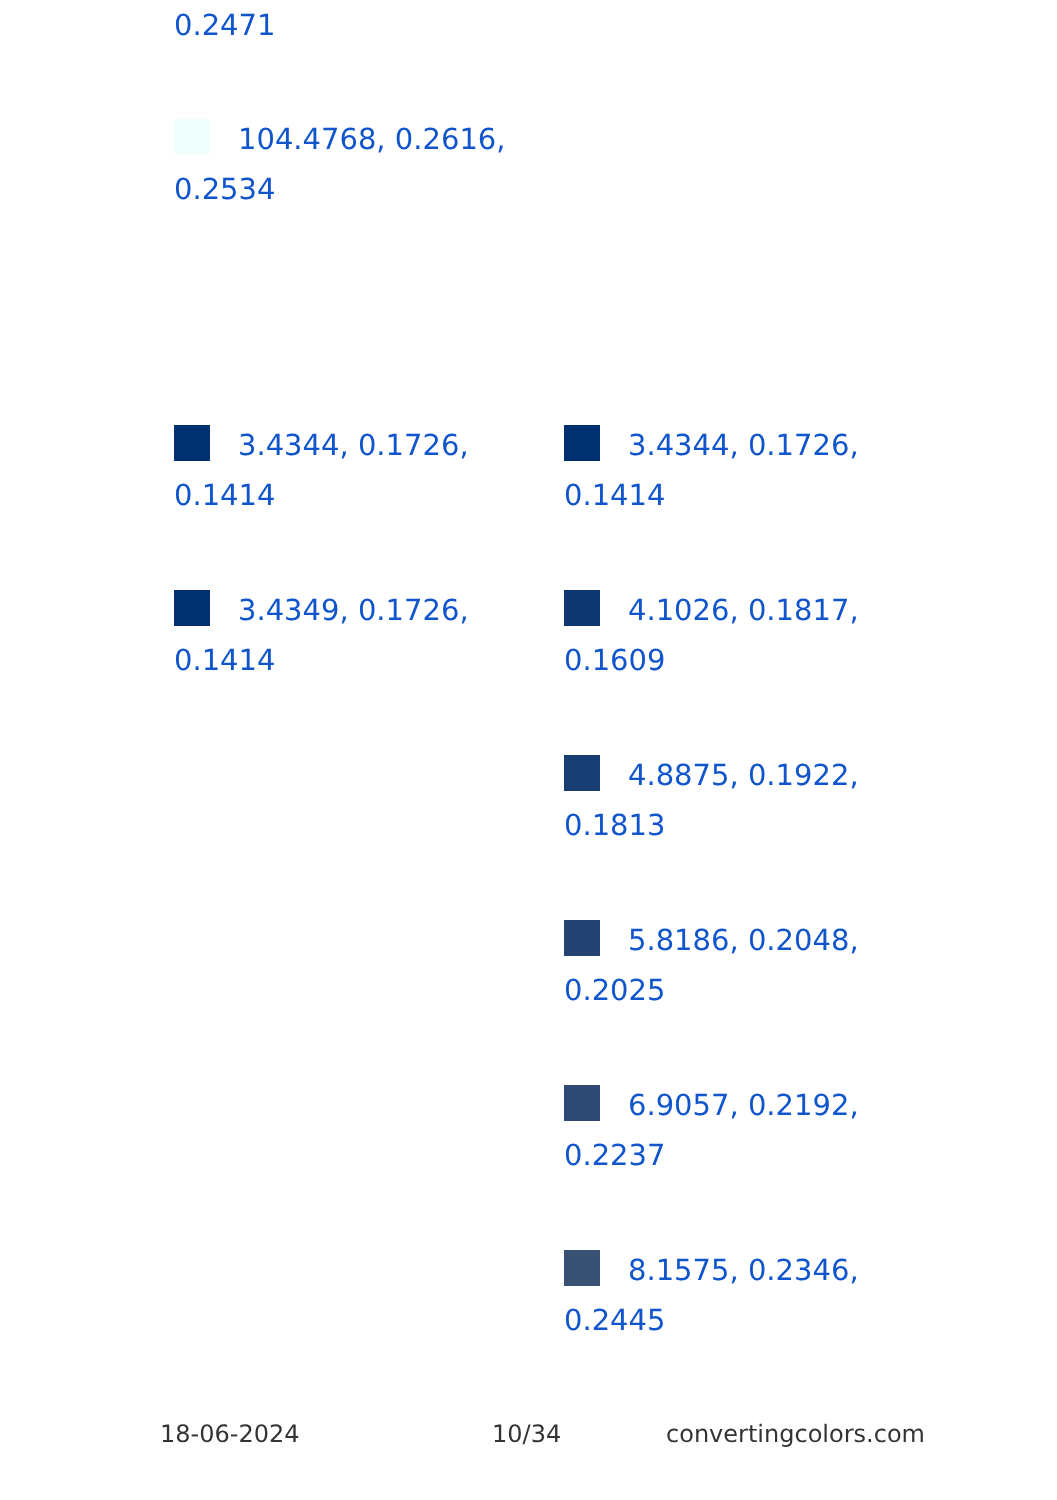0.2471
104.4768, 0.2616, 0.2534
3.4344, 0.1726, 0.1414
3.4344, 0.1726, 0.1414
3.4349, 0.1726, 0.1414
4.1026, 0.1817, 0.1609
4.8875, 0.1922, 0.1813
5.8186, 0.2048, 0.2025
6.9057, 0.2192, 0.2237
8.1575, 0.2346, 0.2445
18-06-2024 10/34 convertingcolors.com